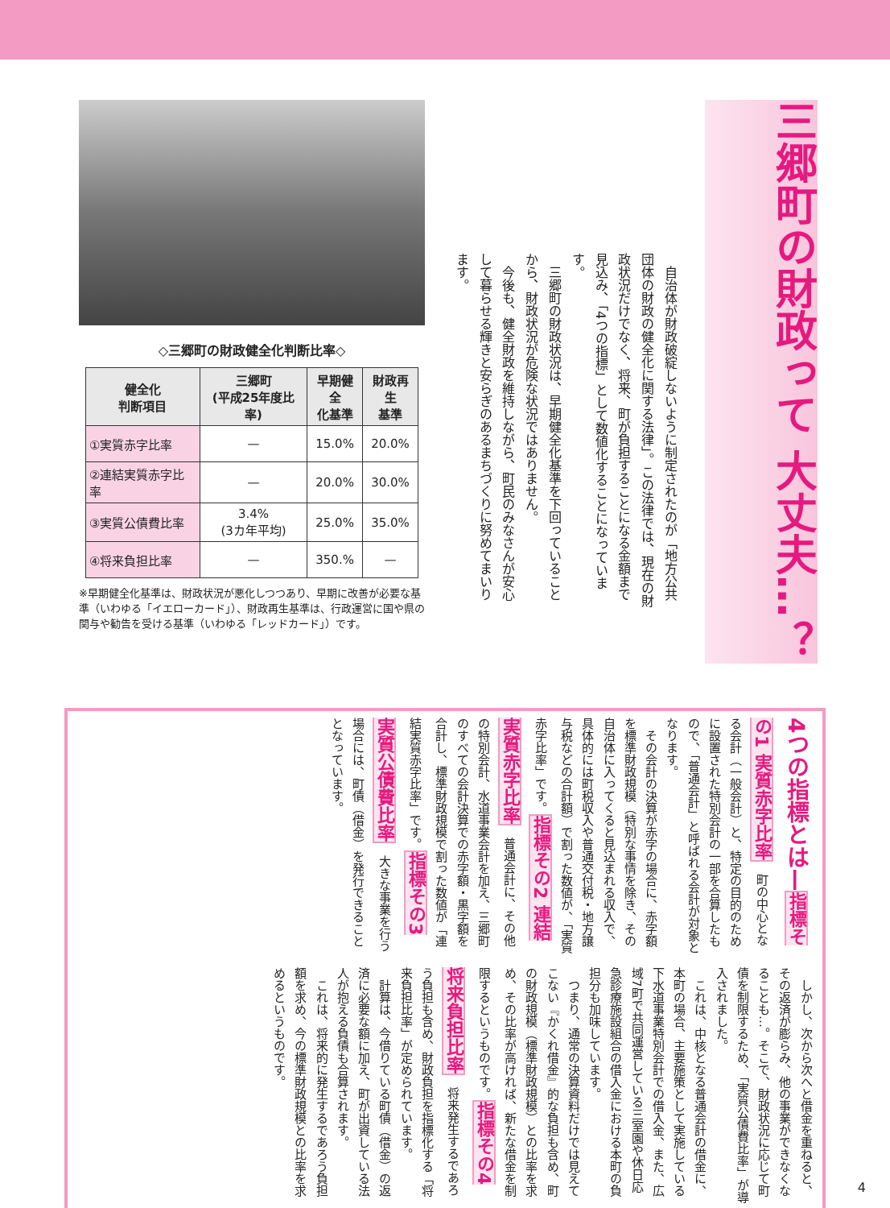三郷町の財政って 大丈夫…？
　自治体が財政破綻しないように制定されたのが「地方公共団体の財政の健全化に関する法律」。この法律では、現在の財政状況だけでなく、将来、町が負担することになる金額まで見込み、「4つの指標」として数値化することになっています。
　三郷町の財政状況は、早期健全化基準を下回っていることから、財政状況が危険な状況ではありません。
　今後も、健全財政を維持しながら、町民のみなさんが安心して暮らせる輝きと安らぎのあるまちづくりに努めてまいります。
◇三郷町の財政健全化判断比率◇
| 健全化 判断項目 | 三郷町 (平成25年度比率) | 早期健全 化基準 | 財政再生 基準 |
| --- | --- | --- | --- |
| ①実質赤字比率 | — | 15.0% | 20.0% |
| ②連結実質赤字比率 | — | 20.0% | 30.0% |
| ③実質公債費比率 | 3.4% (3カ年平均) | 25.0% | 35.0% |
| ④将来負担比率 | — | 350.% | — |
※早期健全化基準は、財政状況が悪化しつつあり、早期に改善が必要な基準（いわゆる「イエローカード」）、財政再生基準は、行政運営に国や県の関与や勧告を受ける基準（いわゆる「レッドカード」）です。
4つの指標とは— 指標その1 実質赤字比率　町の中心となる会計（一般会計）と、特定の目的のために設置された特別会計の一部を合算したもので、「普通会計」と呼ばれる会計が対象となります。
　その会計の決算が赤字の場合に、赤字額を標準財政規模（特別な事情を除き、その自治体に入ってくると見込まれる収入で、具体的には町税収入や普通交付税・地方譲与税などの合計額）で割った数値が、「実質赤字比率」です。 指標その2 連結実質赤字比率　普通会計に、その他の特別会計、水道事業会計を加え、三郷町のすべての会計決算での赤字額・黒字額を合計し、標準財政規模で割った数値が「連結実質赤字比率」です。 指標その3 実質公債費比率　大きな事業を行う場合には、町債（借金）を発行できることとなっています。
　しかし、次から次へと借金を重ねると、その返済が膨らみ、他の事業ができなくなることも…。そこで、財政状況に応じて町債を制限するため、「実質公債費比率」が導入されました。
　これは、中核となる普通会計の借金に、本町の場合、主要施策として実施している下水道事業特別会計での借入金、また、広域7町で共同運営している三室園や休日応急診療施設組合の借入金における本町の負担分も加味しています。
　つまり、通常の決算資料だけでは見えてこない『かくれ借金』的な負担も含め、町の財政規模（標準財政規模）との比率を求め、その比率が高ければ、新たな借金を制限するというものです。 指標その4 将来負担比率　将来発生するであろう負担も含め、財政負担を指標化する「将来負担比率」が定められています。
　計算は、今借りている町債（借金）の返済に必要な額に加え、町が出資している法人が抱える負債も合算されます。
　これは、将来的に発生するであろう負担額を求め、今の標準財政規模との比率を求めるというものです。
4